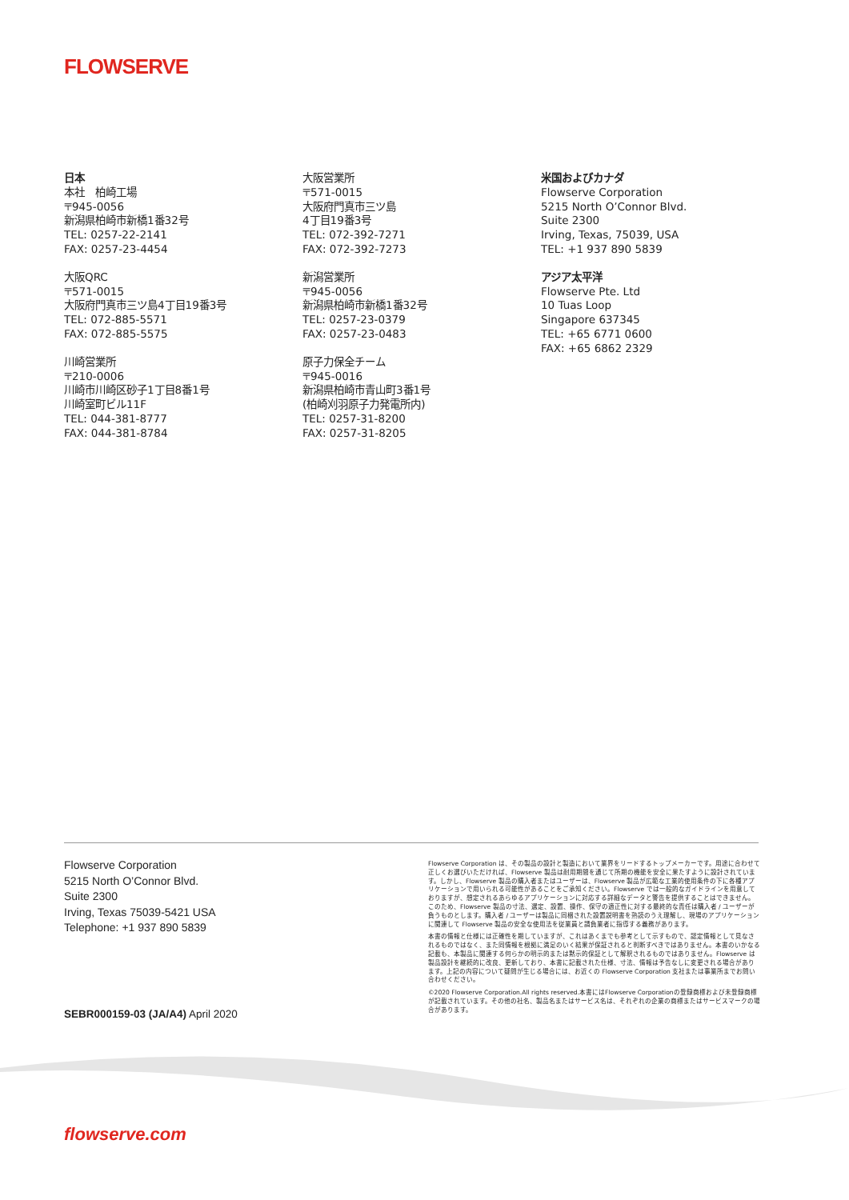FLOWSERVE
日本
本社　柏崎工場
〒945-0056
新潟県柏崎市新橋1番32号
TEL: 0257-22-2141
FAX: 0257-23-4454
大阪QRC
〒571-0015
大阪府門真市三ツ島4丁目19番3号
TEL: 072-885-5571
FAX: 072-885-5575
川崎営業所
〒210-0006
川崎市川崎区砂子1丁目8番1号
川崎室町ビル11F
TEL: 044-381-8777
FAX: 044-381-8784
大阪営業所
〒571-0015
大阪府門真市三ツ島
4丁目19番3号
TEL: 072-392-7271
FAX: 072-392-7273
新潟営業所
〒945-0056
新潟県柏崎市新橋1番32号
TEL: 0257-23-0379
FAX: 0257-23-0483
原子力保全チーム
〒945-0016
新潟県柏崎市青山町3番1号
(柏崎刈羽原子力発電所内)
TEL: 0257-31-8200
FAX: 0257-31-8205
米国およびカナダ
Flowserve Corporation
5215 North O’Connor Blvd.
Suite 2300
Irving, Texas, 75039, USA
TEL: +1 937 890 5839
アジア太平洋
Flowserve Pte. Ltd
10 Tuas Loop
Singapore 637345
TEL: +65 6771 0600
FAX: +65 6862 2329
Flowserve Corporation
5215 North O’Connor Blvd.
Suite 2300
Irving, Texas 75039-5421 USA
Telephone: +1 937 890 5839
SEBR000159-03 (JA/A4) April 2020
Flowserve Corporation は、その製品の設計と製造において業界をリードするトップメーカーです。用途に合わせて正しくお選びいただければ、Flowserve 製品は耐用期間を通じて所期の機能を安全に果たすように設計されています。しかし、Flowserve 製品の購入者またはユーザーは、Flowserve 製品が広範な工業的使用条件の下に各種アプリケーションで用いられる可能性があることをご承知ください。Flowserve では一般的なガイドラインを用意しておりますが、想定されるあらゆるアプリケーションに対応する詳細なデータと警告を提供することはできません。このため、Flowserve 製品の寸法、選定、設置、操作、保守の適正性に対する最終的な責任は購入者 / ユーザーが負うものとします。購入者 / ユーザーは製品に同梱された設置説明書を熟読のうえ理解し、現場のアプリケーションに関連して Flowserve 製品の安全な使用法を従業員と請負業者に指導する義務があります。
本書の情報と仕様には正確性を期していますが、これはあくまでも参考として示すもので、認定情報として見なされるものではなく、また同情報を根拠に満足のいく結果が保証されると判断すべきではありません。本書のいかなる記載も、本製品に関連する何らかの明示的または黙示的保証として解釈されるものではありません。Flowserve は製品設計を継続的に改良、更新しており、本書に記載された仕様、寸法、情報は予告なしに変更される場合があります。上記の内容について疑問が生じる場合には、お近くの Flowserve Corporation 支社または事業所までお問い合わせください。
©2020 Flowserve Corporation.All rights reserved.本書にはFlowserve Corporationの登録商標および未登録商標が記載されています。その他の社名、製品名またはサービス名は、それぞれの企業の商標またはサービスマークの場合があります。
flowserve.com